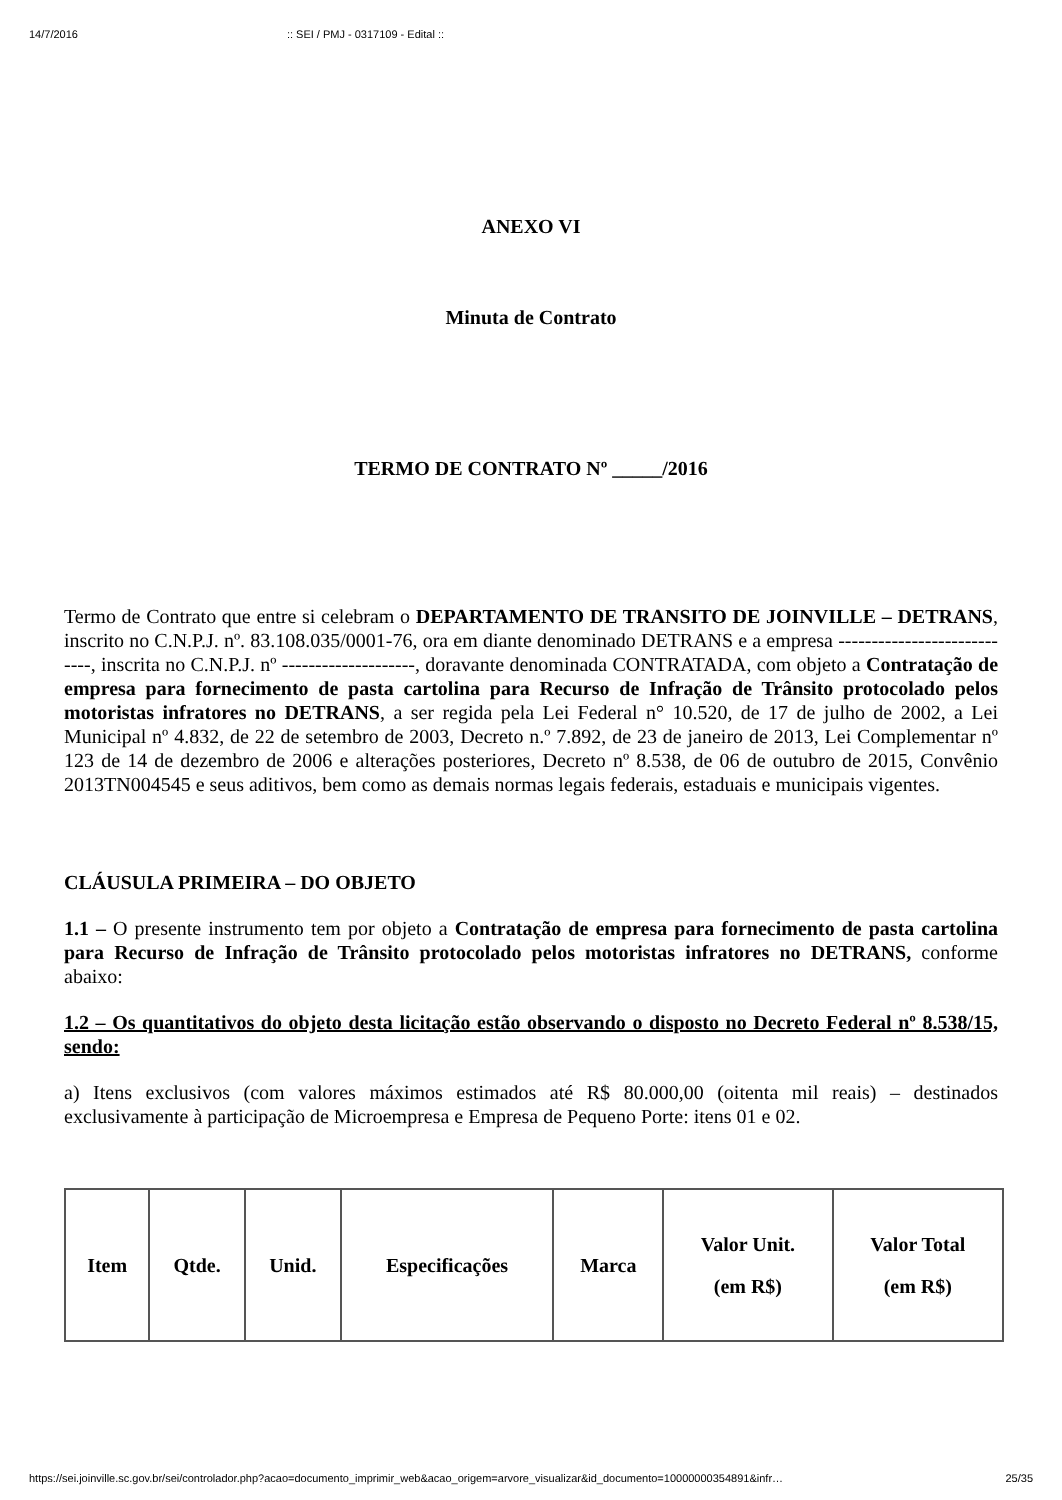14/7/2016:: SEI / PMJ - 0317109 - Edital ::
ANEXO VI
Minuta de Contrato
TERMO DE CONTRATO Nº _____/2016
Termo de Contrato que entre si celebram o DEPARTAMENTO DE TRANSITO DE JOINVILLE – DETRANS, inscrito no C.N.P.J. nº. 83.108.035/0001-76, ora em diante denominado DETRANS e a empresa ----------------------------, inscrita no C.N.P.J. nº --------------------, doravante denominada CONTRATADA, com objeto a Contratação de empresa para fornecimento de pasta cartolina para Recurso de Infração de Trânsito protocolado pelos motoristas infratores no DETRANS, a ser regida pela Lei Federal n° 10.520, de 17 de julho de 2002, a Lei Municipal nº 4.832, de 22 de setembro de 2003, Decreto n.º 7.892, de 23 de janeiro de 2013, Lei Complementar nº 123 de 14 de dezembro de 2006 e alterações posteriores, Decreto nº 8.538, de 06 de outubro de 2015, Convênio 2013TN004545 e seus aditivos, bem como as demais normas legais federais, estaduais e municipais vigentes.
CLÁUSULA PRIMEIRA – DO OBJETO
1.1 – O presente instrumento tem por objeto a Contratação de empresa para fornecimento de pasta cartolina para Recurso de Infração de Trânsito protocolado pelos motoristas infratores no DETRANS, conforme abaixo:
1.2 – Os quantitativos do objeto desta licitação estão observando o disposto no Decreto Federal nº 8.538/15, sendo:
a) Itens exclusivos (com valores máximos estimados até R$ 80.000,00 (oitenta mil reais) – destinados exclusivamente à participação de Microempresa e Empresa de Pequeno Porte: itens 01 e 02.
| Item | Qtde. | Unid. | Especificações | Marca | Valor Unit. (em R$) | Valor Total (em R$) |
| --- | --- | --- | --- | --- | --- | --- |
https://sei.joinville.sc.gov.br/sei/controlador.php?acao=documento_imprimir_web&acao_origem=arvore_visualizar&id_documento=10000000354891&infr… 25/35